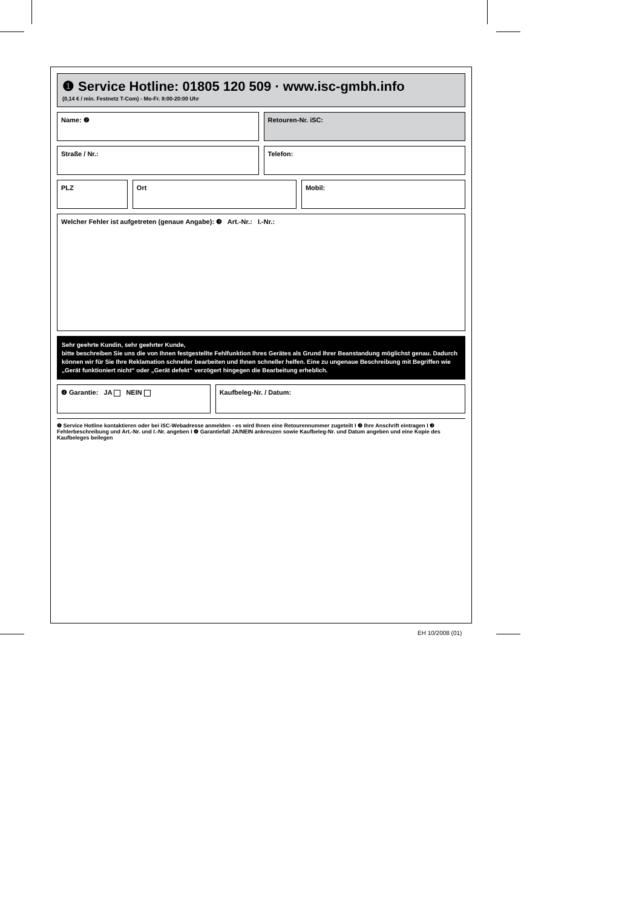❶ Service Hotline: 01805 120 509 · www.isc-gmbh.info
(0,14 € / min. Festnetz T-Com) - Mo-Fr. 8:00-20:00 Uhr
Name: ❷ Retouren-Nr. iSC:
Straße / Nr.: Telefon:
PLZ Ort Mobil:
Welcher Fehler ist aufgetreten (genaue Angabe): ❸ Art.-Nr.: I.-Nr.:
Sehr geehrte Kundin, sehr geehrter Kunde,
bitte beschreiben Sie uns die von Ihnen festgestellte Fehlfunktion Ihres Gerätes als Grund Ihrer Beanstandung möglichst genau. Dadurch können wir für Sie Ihre Reklamation schneller bearbeiten und Ihnen schneller helfen. Eine zu ungenaue Beschreibung mit Begriffen wie „Gerät funktioniert nicht“ oder „Gerät defekt“ verzögert hingegen die Bearbeitung erheblich.
❹ Garantie: JA NEIN Kaufbeleg-Nr. / Datum:
❶ Service Hotline kontaktieren oder bei iSC-Webadresse anmelden - es wird Ihnen eine Retourennummer zugeteilt I ❷ Ihre Anschrift eintragen I ❸ Fehlerbeschreibung und Art.-Nr. und I.-Nr. angeben I ❹ Garantiefall JA/NEIN ankreuzen sowie Kaufbeleg-Nr. und Datum angeben und eine Kopie des Kaufbeleges beilegen
EH 10/2008 (01)